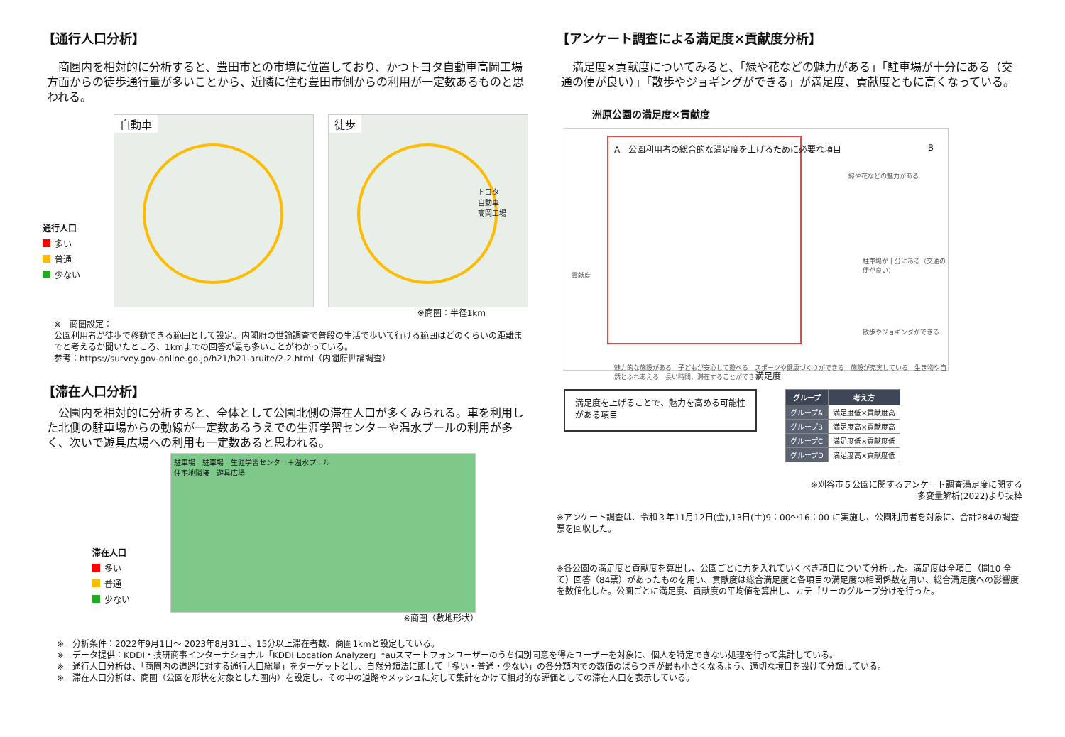【通行人口分析】
　商圏内を相対的に分析すると、豊田市との市境に位置しており、かつトヨタ自動車高岡工場方面からの徒歩通行量が多いことから、近隣に住む豊田市側からの利用が一定数あるものと思われる。
通行人口
多い
普通
少ない
自動車 徒歩
トヨタ
自動車
高岡工場
※商圏：半径1km
※　商圏設定：
公園利用者が徒歩で移動できる範囲として設定。内閣府の世論調査で普段の生活で歩いて行ける範囲はどのくらいの距離までと考えるか聞いたところ、1kmまでの回答が最も多いことがわかっている。
参考：https://survey.gov-online.go.jp/h21/h21-aruite/2-2.html（内閣府世論調査）
【滞在人口分析】
　公園内を相対的に分析すると、全体として公園北側の滞在人口が多くみられる。車を利用した北側の駐車場からの動線が一定数あるうえでの生涯学習センターや温水プールの利用が多く、次いで遊具広場への利用も一定数あると思われる。
滞在人口
多い
普通
少ない
駐車場　駐車場　生涯学習センター＋温水プール
住宅地隣接　遊具広場
※商圏（敷地形状）
【アンケート調査による満足度×貢献度分析】
　満足度×貢献度についてみると、「緑や花などの魅力がある」「駐車場が十分にある（交通の便が良い）」「散歩やジョギングができる」が満足度、貢献度ともに高くなっている。
洲原公園の満足度×貢献度
貢献度
A　公園利用者の総合的な満足度を上げるために必要な項目
B
緑や花などの魅力がある
駐車場が十分にある（交通の便が良い）
散歩やジョギングができる
魅力的な施設がある　子どもが安心して遊べる　スポーツや健康づくりができる　施設が充実している　生き物や自然とふれあえる　長い時間、滞在することができる
満足度
満足度を上げることで、魅力を高める可能性がある項目
| グループ | 考え方 |
| --- | --- |
| グループA | 満足度低×貢献度高 |
| グループB | 満足度高×貢献度高 |
| グループC | 満足度低×貢献度低 |
| グループD | 満足度高×貢献度低 |
※刈谷市５公園に関するアンケート調査満足度に関する
多変量解析(2022)より抜粋
※アンケート調査は、令和３年11月12日(金),13日(土)9：00～16：00 に実施し、公園利用者を対象に、合計284の調査票を回収した。
※各公園の満足度と貢献度を算出し、公園ごとに力を入れていくべき項目について分析した。満足度は全項目（問10 全て）回答（84票）があったものを用い、貢献度は総合満足度と各項目の満足度の相関係数を用い、総合満足度への影響度を数値化した。公園ごとに満足度、貢献度の平均値を算出し、カテゴリーのグループ分けを行った。
※　分析条件：2022年9月1日～ 2023年8月31日、15分以上滞在者数、商圏1kmと設定している。
※　データ提供：KDDI・技研商事インターナショナル「KDDI Location Analyzer」*auスマートフォンユーザーのうち個別同意を得たユーザーを対象に、個人を特定できない処理を行って集計している。
※　通行人口分析は、「商圏内の道路に対する通行人口総量」をターゲットとし、自然分類法に即して「多い・普通・少ない」の各分類内での数値のばらつきが最も小さくなるよう、適切な境目を設けて分類している。
※　滞在人口分析は、商圏（公園を形状を対象とした圏内）を設定し、その中の道路やメッシュに対して集計をかけて相対的な評価としての滞在人口を表示している。